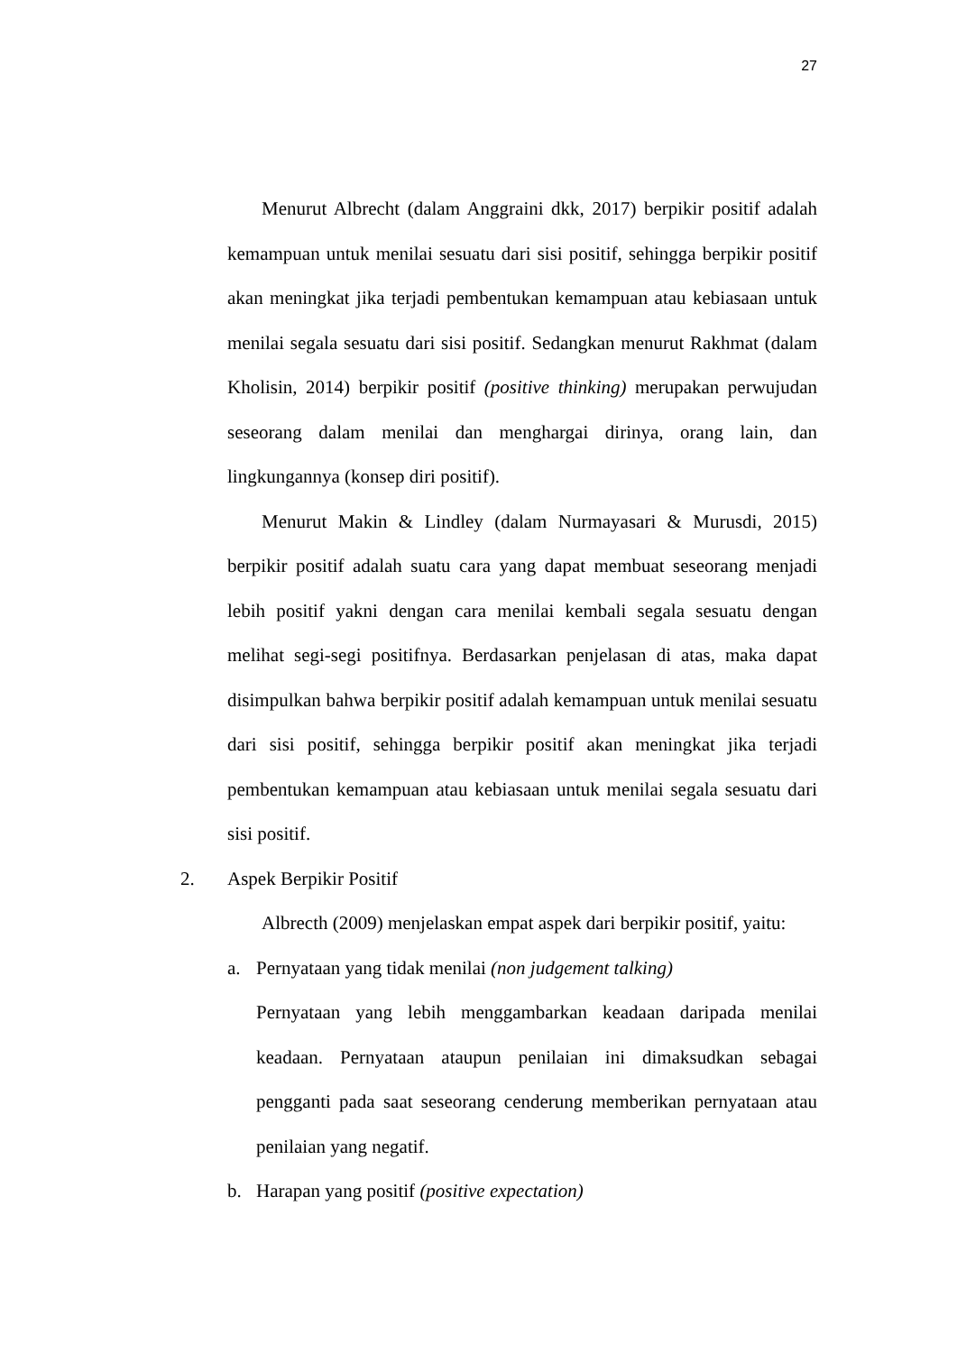27
Menurut Albrecht (dalam Anggraini dkk, 2017) berpikir positif adalah kemampuan untuk menilai sesuatu dari sisi positif, sehingga berpikir positif akan meningkat jika terjadi pembentukan kemampuan atau kebiasaan untuk menilai segala sesuatu dari sisi positif. Sedangkan menurut Rakhmat (dalam Kholisin, 2014) berpikir positif (positive thinking) merupakan perwujudan seseorang dalam menilai dan menghargai dirinya, orang lain, dan lingkungannya (konsep diri positif).
Menurut Makin & Lindley (dalam Nurmayasari & Murusdi, 2015) berpikir positif adalah suatu cara yang dapat membuat seseorang menjadi lebih positif yakni dengan cara menilai kembali segala sesuatu dengan melihat segi-segi positifnya. Berdasarkan penjelasan di atas, maka dapat disimpulkan bahwa berpikir positif adalah kemampuan untuk menilai sesuatu dari sisi positif, sehingga berpikir positif akan meningkat jika terjadi pembentukan kemampuan atau kebiasaan untuk menilai segala sesuatu dari sisi positif.
2. Aspek Berpikir Positif
Albrecth (2009) menjelaskan empat aspek dari berpikir positif, yaitu:
a. Pernyataan yang tidak menilai (non judgement talking)
Pernyataan yang lebih menggambarkan keadaan daripada menilai keadaan. Pernyataan ataupun penilaian ini dimaksudkan sebagai pengganti pada saat seseorang cenderung memberikan pernyataan atau penilaian yang negatif.
b. Harapan yang positif (positive expectation)